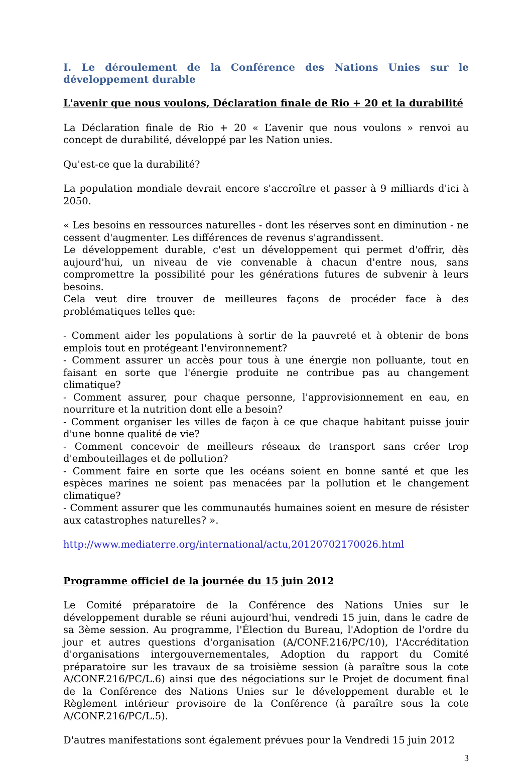I. Le déroulement de la Conférence des Nations Unies sur le développement durable
L'avenir que nous voulons, Déclaration finale de Rio + 20 et la durabilité
La Déclaration finale de Rio + 20 « L’avenir que nous voulons » renvoi au concept de durabilité, développé par les Nation unies.
Qu'est-ce que la durabilité?
La population mondiale devrait encore s'accroître et passer à 9 milliards d'ici à 2050.
« Les besoins en ressources naturelles - dont les réserves sont en diminution - ne cessent d'augmenter. Les différences de revenus s'agrandissent.
Le développement durable, c'est un développement qui permet d'offrir, dès aujourd'hui, un niveau de vie convenable à chacun d'entre nous, sans compromettre la possibilité pour les générations futures de subvenir à leurs besoins.
Cela veut dire trouver de meilleures façons de procéder face à des problématiques telles que:
- Comment aider les populations à sortir de la pauvreté et à obtenir de bons emplois tout en protégeant l'environnement?
- Comment assurer un accès pour tous à une énergie non polluante, tout en faisant en sorte que l'énergie produite ne contribue pas au changement climatique?
- Comment assurer, pour chaque personne, l'approvisionnement en eau, en nourriture et la nutrition dont elle a besoin?
- Comment organiser les villes de façon à ce que chaque habitant puisse jouir d'une bonne qualité de vie?
- Comment concevoir de meilleurs réseaux de transport sans créer trop d'embouteillages et de pollution?
- Comment faire en sorte que les océans soient en bonne santé et que les espèces marines ne soient pas menacées par la pollution et le changement climatique?
- Comment assurer que les communautés humaines soient en mesure de résister aux catastrophes naturelles? ».
http://www.mediaterre.org/international/actu,20120702170026.html
Programme officiel de la journée du 15 juin 2012
Le Comité préparatoire de la Conférence des Nations Unies sur le développement durable se réuni aujourd'hui, vendredi 15 juin, dans le cadre de sa 3ème session. Au programme, l'Élection du Bureau, l'Adoption de l'ordre du jour et autres questions d'organisation (A/CONF.216/PC/10), l'Accréditation d'organisations intergouvernementales, Adoption du rapport du Comité préparatoire sur les travaux de sa troisième session (à paraître sous la cote A/CONF.216/PC/L.6) ainsi que des négociations sur le Projet de document final de la Conférence des Nations Unies sur le développement durable et le Règlement intérieur provisoire de la Conférence (à paraître sous la cote A/CONF.216/PC/L.5).
D'autres manifestations sont également prévues pour la Vendredi 15 juin 2012
3